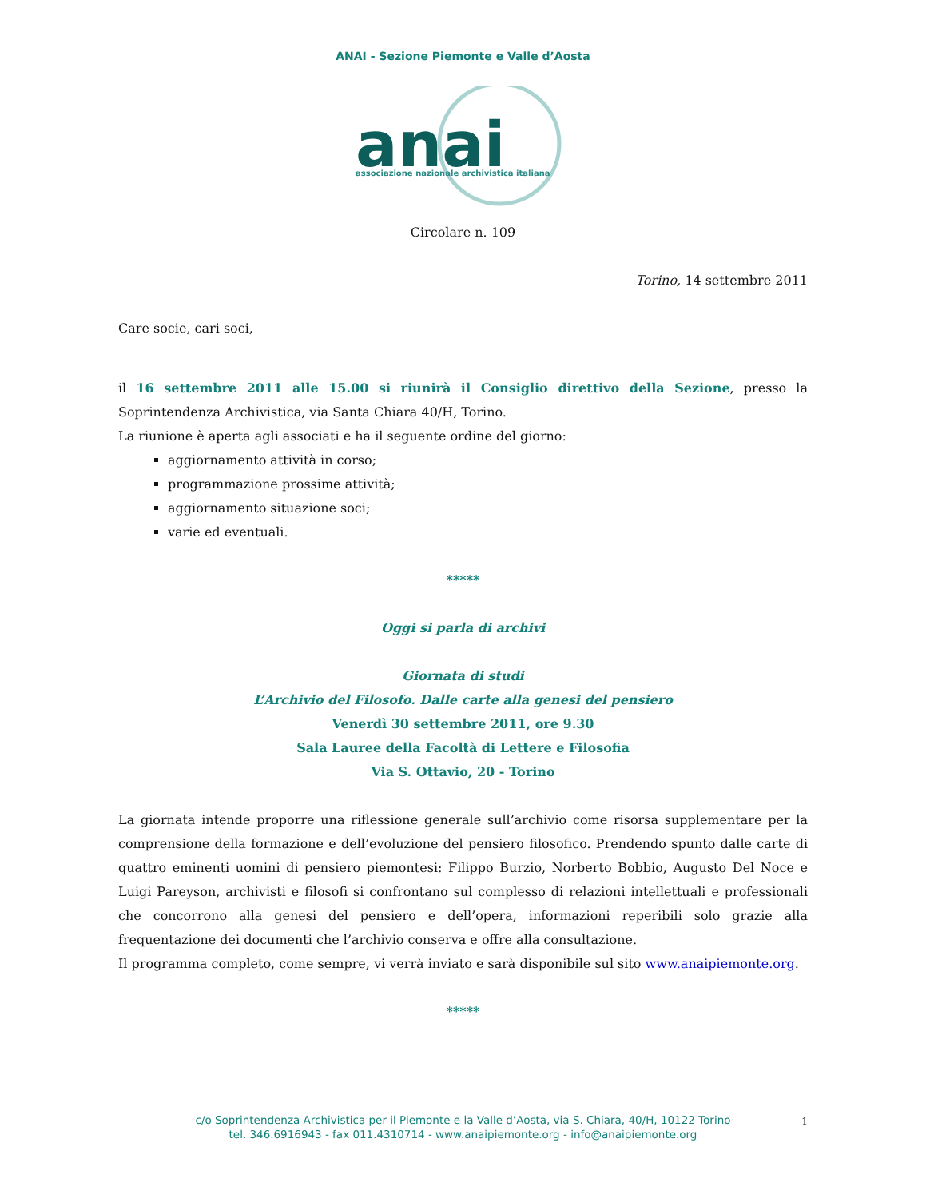ANAI - Sezione Piemonte e Valle d’Aosta
anai
associazione nazionale archivistica italiana
Circolare n. 109
Torino, 14 settembre 2011
Care socie, cari soci,
il 16 settembre 2011 alle 15.00 si riunirà il Consiglio direttivo della Sezione, presso la Soprintendenza Archivistica, via Santa Chiara 40/H, Torino.
La riunione è aperta agli associati e ha il seguente ordine del giorno:
aggiornamento attività in corso;
programmazione prossime attività;
aggiornamento situazione soci;
varie ed eventuali.
*****
Oggi si parla di archivi
Giornata di studi
L’Archivio del Filosofo. Dalle carte alla genesi del pensiero
Venerdì 30 settembre 2011, ore 9.30
Sala Lauree della Facoltà di Lettere e Filosofia
Via S. Ottavio, 20 - Torino
La giornata intende proporre una riflessione generale sull’archivio come risorsa supplementare per la comprensione della formazione e dell’evoluzione del pensiero filosofico. Prendendo spunto dalle carte di quattro eminenti uomini di pensiero piemontesi: Filippo Burzio, Norberto Bobbio, Augusto Del Noce e Luigi Pareyson, archivisti e filosofi si confrontano sul complesso di relazioni intellettuali e professionali che concorrono alla genesi del pensiero e dell’opera, informazioni reperibili solo grazie alla frequentazione dei documenti che l’archivio conserva e offre alla consultazione.
Il programma completo, come sempre, vi verrà inviato e sarà disponibile sul sito www.anaipiemonte.org.
*****
c/o Soprintendenza Archivistica per il Piemonte e la Valle d’Aosta, via S. Chiara, 40/H, 10122 Torino
tel. 346.6916943 - fax 011.4310714 - www.anaipiemonte.org - info@anaipiemonte.org
1